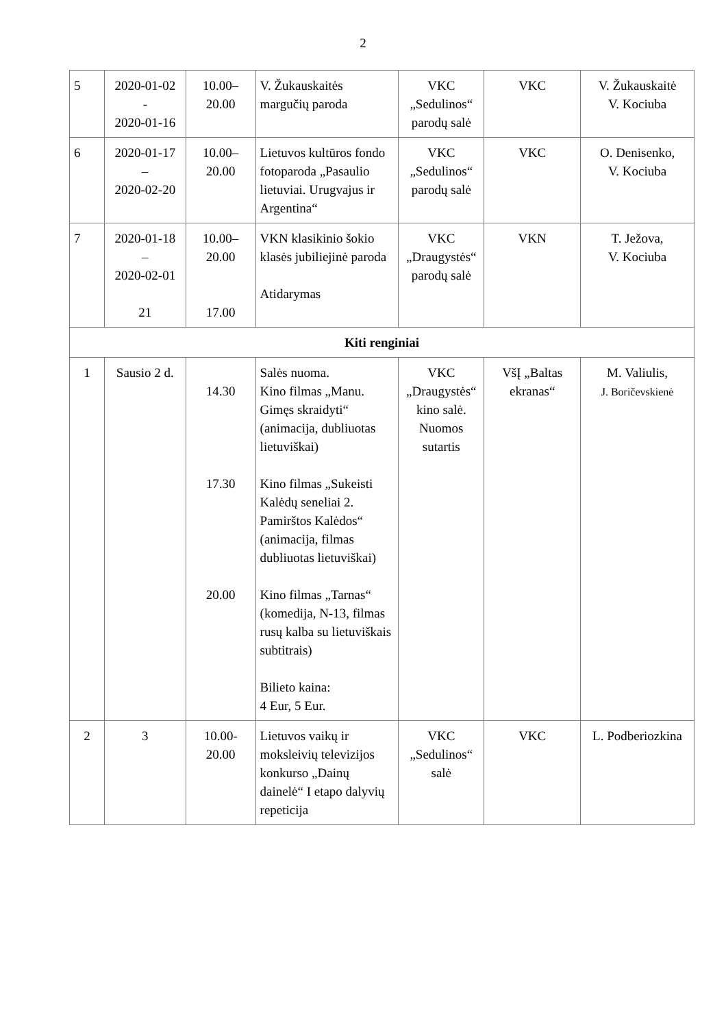2
| 5 | 2020-01-02 - 2020-01-16 | 10.00– 20.00 | V. Žukauskaitės margučių paroda | VKC „Sedulinos“ parodų salė | VKC | V. Žukauskaitė V. Kociuba |
| 6 | 2020-01-17 – 2020-02-20 | 10.00– 20.00 | Lietuvos kultūros fondo fotoparoda „Pasaulio lietuviai. Urugvajus ir Argentina“ | VKC „Sedulinos“ parodų salė | VKC | O. Denisenko, V. Kociuba |
| 7 | 2020-01-18 – 2020-02-01 21 | 10.00– 20.00 17.00 | VKN klasikinio šokio klasės jubiliejinė paroda Atidarymas | VKC „Draugystės“ parodų salė | VKN | T. Ježova, V. Kociuba |
| Kiti renginiai | | | | | | |
| 1 | Sausio 2 d. | 14.30 17.30 20.00 | Salės nuoma. Kino filmas „Manu. Gimęs skraidyti“ (animacija, dubliuotas lietuviškai) Kino filmas „Sukeisti Kalėdų seneliai 2. Pamirštos Kalėdos“ (animacija, filmas dubliuotas lietuviškai) Kino filmas „Tarnas“ (komedija, N-13, filmas rusų kalba su lietuviškais subtitrais) Bilieto kaina: 4 Eur, 5 Eur. | VKC „Draugystės“ kino salė. Nuomos sutartis | VšĮ „Baltas ekranas“ | M. Valiulis, J. Boričevskienė |
| 2 | 3 | 10.00-20.00 | Lietuvos vaikų ir moksleivių televizijos konkurso „Dainų dainelė“ I etapo dalyvių repeticija | VKC „Sedulinos“ salė | VKC | L. Podberiozkina |